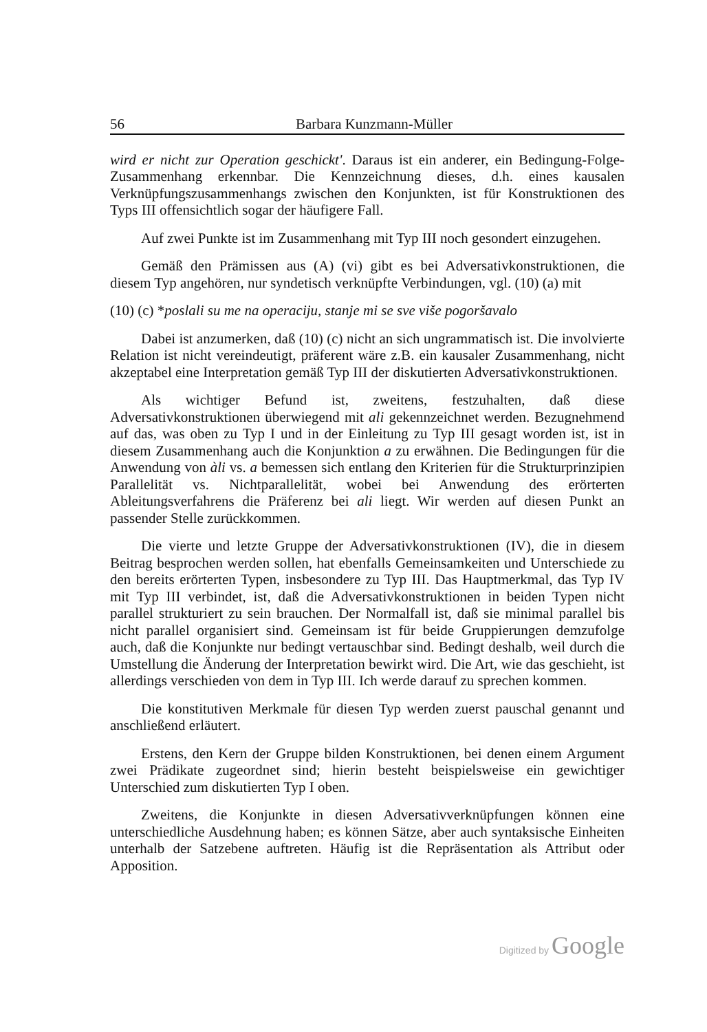56 Barbara Kunzmann-Müller
wird er nicht zur Operation geschickt'. Daraus ist ein anderer, ein Bedingung-Folge-Zusammenhang erkennbar. Die Kennzeichnung dieses, d.h. eines kausalen Verknüpfungszusammenhangs zwischen den Konjunkten, ist für Konstruktionen des Typs III offensichtlich sogar der häufigere Fall.
Auf zwei Punkte ist im Zusammenhang mit Typ III noch gesondert einzugehen.
Gemäß den Prämissen aus (A) (vi) gibt es bei Adversativkonstruktionen, die diesem Typ angehören, nur syndetisch verknüpfte Verbindungen, vgl. (10) (a) mit
(10) (c) *poslali su me na operaciju, stanje mi se sve više pogoršavalo
Dabei ist anzumerken, daß (10) (c) nicht an sich ungrammatisch ist. Die involvierte Relation ist nicht vereindeutigt, präferent wäre z.B. ein kausaler Zusammenhang, nicht akzeptabel eine Interpretation gemäß Typ III der diskutierten Adversativkonstruktionen.
Als wichtiger Befund ist, zweitens, festzuhalten, daß diese Adversativkonstruktionen überwiegend mit ali gekennzeichnet werden. Bezugnehmend auf das, was oben zu Typ I und in der Einleitung zu Typ III gesagt worden ist, ist in diesem Zusammenhang auch die Konjunktion a zu erwähnen. Die Bedingungen für die Anwendung von àli vs. a bemessen sich entlang den Kriterien für die Strukturprinzipien Parallelität vs. Nichtparallelität, wobei bei Anwendung des erörterten Ableitungsverfahrens die Präferenz bei ali liegt. Wir werden auf diesen Punkt an passender Stelle zurückkommen.
Die vierte und letzte Gruppe der Adversativkonstruktionen (IV), die in diesem Beitrag besprochen werden sollen, hat ebenfalls Gemeinsamkeiten und Unterschiede zu den bereits erörterten Typen, insbesondere zu Typ III. Das Hauptmerkmal, das Typ IV mit Typ III verbindet, ist, daß die Adversativkonstruktionen in beiden Typen nicht parallel strukturiert zu sein brauchen. Der Normalfall ist, daß sie minimal parallel bis nicht parallel organisiert sind. Gemeinsam ist für beide Gruppierungen demzufolge auch, daß die Konjunkte nur bedingt vertauschbar sind. Bedingt deshalb, weil durch die Umstellung die Änderung der Interpretation bewirkt wird. Die Art, wie das geschieht, ist allerdings verschieden von dem in Typ III. Ich werde darauf zu sprechen kommen.
Die konstitutiven Merkmale für diesen Typ werden zuerst pauschal genannt und anschließend erläutert.
Erstens, den Kern der Gruppe bilden Konstruktionen, bei denen einem Argument zwei Prädikate zugeordnet sind; hierin besteht beispielsweise ein gewichtiger Unterschied zum diskutierten Typ I oben.
Zweitens, die Konjunkte in diesen Adversativverknüpfungen können eine unterschiedliche Ausdehnung haben; es können Sätze, aber auch syntaksische Einheiten unterhalb der Satzebene auftreten. Häufig ist die Repräsentation als Attribut oder Apposition.
Digitized by Google